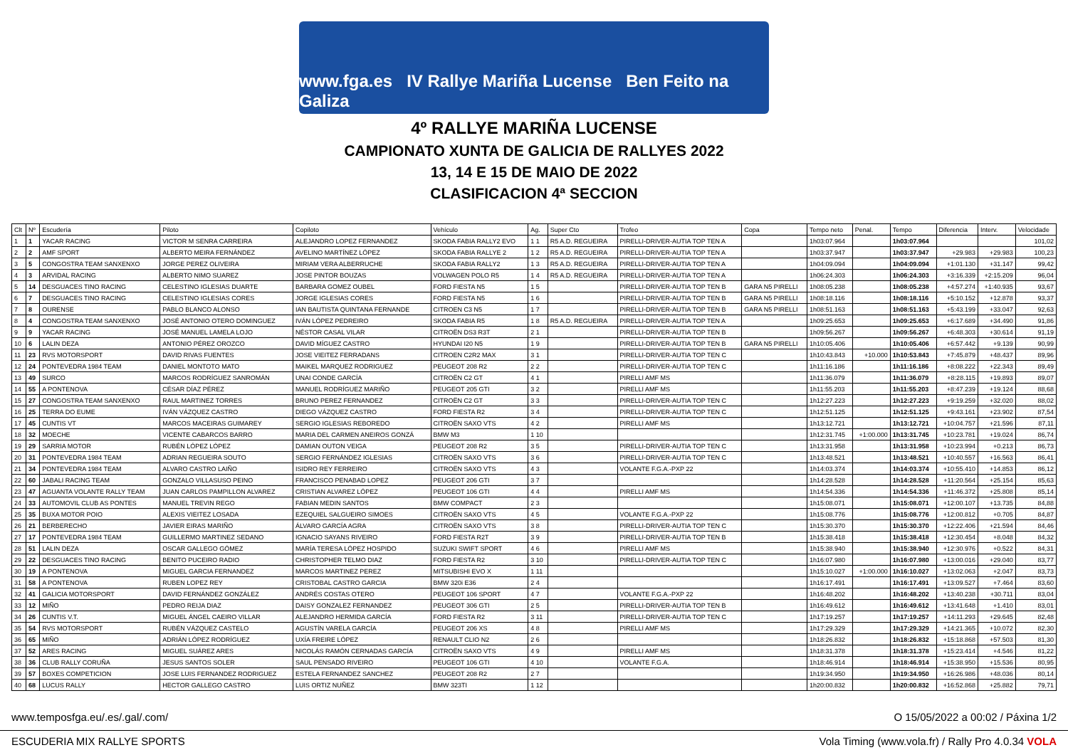www.fga.es IV Rallye Mariña Lucense Ben Feito na Galiza
4º RALLYE MARIÑA LUCENSE
CAMPIONATO XUNTA DE GALICIA DE RALLYES 2022
13, 14 E 15 DE MAIO DE 2022
CLASIFICACION 4ª SECCION
| Clt | Nº | Escudería | Piloto | Copiloto | Vehículo | Ag. | Super Cto | Trofeo | Copa | Tempo neto | Penal. | Tempo | Diferencia | Interv. | Velocidade |
| --- | --- | --- | --- | --- | --- | --- | --- | --- | --- | --- | --- | --- | --- | --- | --- |
| 1 | 1 | YACAR RACING | VICTOR M SENRA CARREIRA | ALEJANDRO LOPEZ FERNANDEZ | SKODA FABIA RALLY2 EVO | 1 1 | R5 A.D. REGUEIRA | PIRELLI-DRIVER-AUTIA TOP TEN A | | 1h03:07.964 | | 1h03:07.964 | | | 101,02 |
| 2 | 2 | AMF SPORT | ALBERTO MEIRA FERNÁNDEZ | AVELINO MARTÍNEZ LÓPEZ | SKODA FABIA RALLYE 2 | 1 2 | R5 A.D. REGUEIRA | PIRELLI-DRIVER-AUTIA TOP TEN A | | 1h03:37.947 | | 1h03:37.947 | +29.983 | +29.983 | 100,23 |
| 3 | 5 | CONGOSTRA TEAM SANXENXO | JORGE PEREZ OLIVEIRA | MIRIAM VERA ALBERRUCHE | SKODA FABIA RALLY2 | 1 3 | R5 A.D. REGUEIRA | PIRELLI-DRIVER-AUTIA TOP TEN A | | 1h04:09.094 | | 1h04:09.094 | +1:01.130 | +31.147 | 99,42 |
| 4 | 3 | ARVIDAL RACING | ALBERTO NIMO SUAREZ | JOSE PINTOR BOUZAS | VOLWAGEN POLO R5 | 1 4 | R5 A.D. REGUEIRA | PIRELLI-DRIVER-AUTIA TOP TEN A | | 1h06:24.303 | | 1h06:24.303 | +3:16.339 | +2:15.209 | 96,04 |
| 5 | 14 | DESGUACES TINO RACING | CELESTINO IGLESIAS DUARTE | BARBARA GOMEZ OUBEL | FORD FIESTA N5 | 1 5 | | PIRELLI-DRIVER-AUTIA TOP TEN B | GARA N5 PIRELLI | 1h08:05.238 | | 1h08:05.238 | +4:57.274 | +1:40.935 | 93,67 |
| 6 | 7 | DESGUACES TINO RACING | CELESTINO IGLESIAS CORES | JORGE IGLESIAS CORES | FORD FIESTA N5 | 1 6 | | PIRELLI-DRIVER-AUTIA TOP TEN B | GARA N5 PIRELLI | 1h08:18.116 | | 1h08:18.116 | +5:10.152 | +12.878 | 93,37 |
| 7 | 8 | OURENSE | PABLO BLANCO ALONSO | IAN BAUTISTA QUINTANA FERNANDE | CITROEN C3 N5 | 1 7 | | PIRELLI-DRIVER-AUTIA TOP TEN B | GARA N5 PIRELLI | 1h08:51.163 | | 1h08:51.163 | +5:43.199 | +33.047 | 92,63 |
| 8 | 4 | CONGOSTRA TEAM SANXENXO | JOSÉ ANTONIO OTERO DOMINGUEZ | IVÁN LÓPEZ PEDREIRO | SKODA FABIA R5 | 1 8 | R5 A.D. REGUEIRA | PIRELLI-DRIVER-AUTIA TOP TEN A | | 1h09:25.653 | | 1h09:25.653 | +6:17.689 | +34.490 | 91,86 |
| 9 | 9 | YACAR RACING | JOSÉ MANUEL LAMELA LOJO | NÉSTOR CASAL VILAR | CITROËN DS3 R3T | 2 1 | | PIRELLI-DRIVER-AUTIA TOP TEN B | | 1h09:56.267 | | 1h09:56.267 | +6:48.303 | +30.614 | 91,19 |
| 10 | 6 | LALIN DEZA | ANTONIO PÉREZ OROZCO | DAVID MÍGUEZ CASTRO | HYUNDAI I20 N5 | 1 9 | | PIRELLI-DRIVER-AUTIA TOP TEN B | GARA N5 PIRELLI | 1h10:05.406 | | 1h10:05.406 | +6:57.442 | +9.139 | 90,99 |
| 11 | 23 | RVS MOTORSPORT | DAVID RIVAS FUENTES | JOSE VIEITEZ FERRADANS | CITROEN C2R2 MAX | 3 1 | | PIRELLI-DRIVER-AUTIA TOP TEN C | | 1h10:43.843 | +10.000 | 1h10:53.843 | +7:45.879 | +48.437 | 89,96 |
| 12 | 24 | PONTEVEDRA 1984 TEAM | DANIEL MONTOTO MATO | MAIKEL MARQUEZ RODRIGUEZ | PEUGEOT 208 R2 | 2 2 | | PIRELLI-DRIVER-AUTIA TOP TEN C | | 1h11:16.186 | | 1h11:16.186 | +8:08.222 | +22.343 | 89,49 |
| 13 | 49 | SURCO | MARCOS RODRÍGUEZ SANROMÁN | UNAI CONDE GARCÍA | CITROËN C2 GT | 4 1 | | PIRELLI AMF MS | | 1h11:36.079 | | 1h11:36.079 | +8:28.115 | +19.893 | 89,07 |
| 14 | 55 | A PONTENOVA | CÉSAR DÍAZ PÉREZ | MANUEL RODRÍGUEZ MARIÑO | PEUGEOT 205 GTI | 3 2 | | PIRELLI AMF MS | | 1h11:55.203 | | 1h11:55.203 | +8:47.239 | +19.124 | 88,68 |
| 15 | 27 | CONGOSTRA TEAM SANXENXO | RAUL MARTINEZ TORRES | BRUNO PEREZ FERNANDEZ | CITROËN C2 GT | 3 3 | | PIRELLI-DRIVER-AUTIA TOP TEN C | | 1h12:27.223 | | 1h12:27.223 | +9:19.259 | +32.020 | 88,02 |
| 16 | 25 | TERRA DO EUME | IVÁN VÁZQUEZ CASTRO | DIEGO VÁZQUEZ CASTRO | FORD FIESTA R2 | 3 4 | | PIRELLI-DRIVER-AUTIA TOP TEN C | | 1h12:51.125 | | 1h12:51.125 | +9:43.161 | +23.902 | 87,54 |
| 17 | 45 | CUNTIS VT | MARCOS MACEIRAS GUIMAREY | SERGIO IGLESIAS REBOREDO | CITROËN SAXO VTS | 4 2 | | PIRELLI AMF MS | | 1h13:12.721 | | 1h13:12.721 | +10:04.757 | +21.596 | 87,11 |
| 18 | 32 | MOECHE | VICENTE CABARCOS BARRO | MARIA DEL CARMEN ANEIROS GONZÁ | BMW M3 | 1 10 | | | | 1h12:31.745 | +1:00.000 | 1h13:31.745 | +10:23.781 | +19.024 | 86,74 |
| 19 | 29 | SARRIA MOTOR | RUBÉN LÓPEZ LÓPEZ | DAMIAN OUTON VEIGA | PEUGEOT 208 R2 | 3 5 | | PIRELLI-DRIVER-AUTIA TOP TEN C | | 1h13:31.958 | | 1h13:31.958 | +10:23.994 | +0.213 | 86,73 |
| 20 | 31 | PONTEVEDRA 1984 TEAM | ADRIAN REGUEIRA SOUTO | SERGIO FERNÁNDEZ IGLESIAS | CITROËN SAXO VTS | 3 6 | | PIRELLI-DRIVER-AUTIA TOP TEN C | | 1h13:48.521 | | 1h13:48.521 | +10:40.557 | +16.563 | 86,41 |
| 21 | 34 | PONTEVEDRA 1984 TEAM | ALVARO CASTRO LAIÑO | ISIDRO REY FERREIRO | CITROËN SAXO VTS | 4 3 | | VOLANTE F.G.A.-PXP 22 | | 1h14:03.374 | | 1h14:03.374 | +10:55.410 | +14.853 | 86,12 |
| 22 | 60 | JABALI RACING TEAM | GONZALO VILLASUSO PEINO | FRANCISCO PENABAD LOPEZ | PEUGEOT 206 GTI | 3 7 | | | | 1h14:28.528 | | 1h14:28.528 | +11:20.564 | +25.154 | 85,63 |
| 23 | 47 | AGUANTA VOLANTE RALLY TEAM | JUAN CARLOS PAMPILLON ALVAREZ | CRISTIAN ALVAREZ LÓPEZ | PEUGEOT 106 GTI | 4 4 | | PIRELLI AMF MS | | 1h14:54.336 | | 1h14:54.336 | +11:46.372 | +25.808 | 85,14 |
| 24 | 33 | AUTOMOVIL CLUB AS PONTES | MANUEL TREVIN REGO | FABIAN MEDIN SANTOS | BMW COMPACT | 2 3 | | | | 1h15:08.071 | | 1h15:08.071 | +12:00.107 | +13.735 | 84,88 |
| 25 | 35 | BUXA MOTOR POIO | ALEXIS VIEITEZ LOSADA | EZEQUIEL SALGUEIRO SIMOES | CITROËN SAXO VTS | 4 5 | | VOLANTE F.G.A.-PXP 22 | | 1h15:08.776 | | 1h15:08.776 | +12:00.812 | +0.705 | 84,87 |
| 26 | 21 | BERBERECHO | JAVIER EIRAS MARIÑO | ÁLVARO GARCÍA AGRA | CITROËN SAXO VTS | 3 8 | | PIRELLI-DRIVER-AUTIA TOP TEN C | | 1h15:30.370 | | 1h15:30.370 | +12:22.406 | +21.594 | 84,46 |
| 27 | 17 | PONTEVEDRA 1984 TEAM | GUILLERMO MARTINEZ SEDANO | IGNACIO SAYANS RIVEIRO | FORD FIESTA R2T | 3 9 | | PIRELLI-DRIVER-AUTIA TOP TEN B | | 1h15:38.418 | | 1h15:38.418 | +12:30.454 | +8.048 | 84,32 |
| 28 | 51 | LALIN DEZA | OSCAR GALLEGO GÓMEZ | MARÍA TERESA LÓPEZ HOSPIDO | SUZUKI SWIFT SPORT | 4 6 | | PIRELLI AMF MS | | 1h15:38.940 | | 1h15:38.940 | +12:30.976 | +0.522 | 84,31 |
| 29 | 22 | DESGUACES TINO RACING | BENITO PUCEIRO RADIO | CHRISTOPHER TELMO DIAZ | FORD FIESTA R2 | 3 10 | | PIRELLI-DRIVER-AUTIA TOP TEN C | | 1h16:07.980 | | 1h16:07.980 | +13:00.016 | +29.040 | 83,77 |
| 30 | 19 | A PONTENOVA | MIGUEL GARCIA FERNANDEZ | MARCOS MARTINEZ PEREZ | MITSUBISHI EVO X | 1 11 | | | | 1h15:10.027 | +1:00.000 | 1h16:10.027 | +13:02.063 | +2.047 | 83,73 |
| 31 | 58 | A PONTENOVA | RUBEN LOPEZ REY | CRISTOBAL CASTRO GARCIA | BMW 320i E36 | 2 4 | | | | 1h16:17.491 | | 1h16:17.491 | +13:09.527 | +7.464 | 83,60 |
| 32 | 41 | GALICIA MOTORSPORT | DAVID FERNÁNDEZ GONZÁLEZ | ANDRÉS COSTAS OTERO | PEUGEOT 106 SPORT | 4 7 | | VOLANTE F.G.A.-PXP 22 | | 1h16:48.202 | | 1h16:48.202 | +13:40.238 | +30.711 | 83,04 |
| 33 | 12 | MIÑO | PEDRO REIJA DIAZ | DAISY GONZALEZ FERNANDEZ | PEUGEOT 306 GTI | 2 5 | | PIRELLI-DRIVER-AUTIA TOP TEN B | | 1h16:49.612 | | 1h16:49.612 | +13:41.648 | +1.410 | 83,01 |
| 34 | 26 | CUNTIS V.T. | MIGUEL ÁNGEL CAEIRO VILLAR | ALEJANDRO HERMIDA GARCÍA | FORD FIESTA R2 | 3 11 | | PIRELLI-DRIVER-AUTIA TOP TEN C | | 1h17:19.257 | | 1h17:19.257 | +14:11.293 | +29.645 | 82,48 |
| 35 | 54 | RVS MOTORSPORT | RUBÉN VÁZQUEZ CASTELO | AGUSTÍN VARELA GARCÍA | PEUGEOT 206 XS | 4 8 | | PIRELLI AMF MS | | 1h17:29.329 | | 1h17:29.329 | +14:21.365 | +10.072 | 82,30 |
| 36 | 65 | MIÑO | ADRIÁN LÓPEZ RODRÍGUEZ | UXÍA FREIRE LÓPEZ | RENAULT CLIO N2 | 2 6 | | | | 1h18:26.832 | | 1h18:26.832 | +15:18.868 | +57.503 | 81,30 |
| 37 | 52 | ARES RACING | MIGUEL SUÁREZ ARES | NICOLÁS RAMÓN CERNADAS GARCÍA | CITROËN SAXO VTS | 4 9 | | PIRELLI AMF MS | | 1h18:31.378 | | 1h18:31.378 | +15:23.414 | +4.546 | 81,22 |
| 38 | 36 | CLUB RALLY CORUÑA | JESUS SANTOS SOLER | SAUL PENSADO RIVEIRO | PEUGEOT 106 GTI | 4 10 | | VOLANTE F.G.A. | | 1h18:46.914 | | 1h18:46.914 | +15:38.950 | +15.536 | 80,95 |
| 39 | 57 | BOXES COMPETICION | JOSE LUIS FERNANDEZ RODRIGUEZ | ESTELA FERNANDEZ SANCHEZ | PEUGEOT 208 R2 | 2 7 | | | | 1h19:34.950 | | 1h19:34.950 | +16:26.986 | +48.036 | 80,14 |
| 40 | 68 | LUCUS RALLY | HECTOR GALLEGO CASTRO | LUIS ORTIZ NUÑEZ | BMW 323TI | 1 12 | | | | 1h20:00.832 | | 1h20:00.832 | +16:52.868 | +25.882 | 79,71 |
www.temposfga.eu/.es/.gal/.com/ O 15/05/2022 a 00:02 / Páxina 1/2
ESCUDERIA MIX RALLYE SPORTS Vola Timing (www.vola.fr) / Rally Pro 4.0.34 VOLA